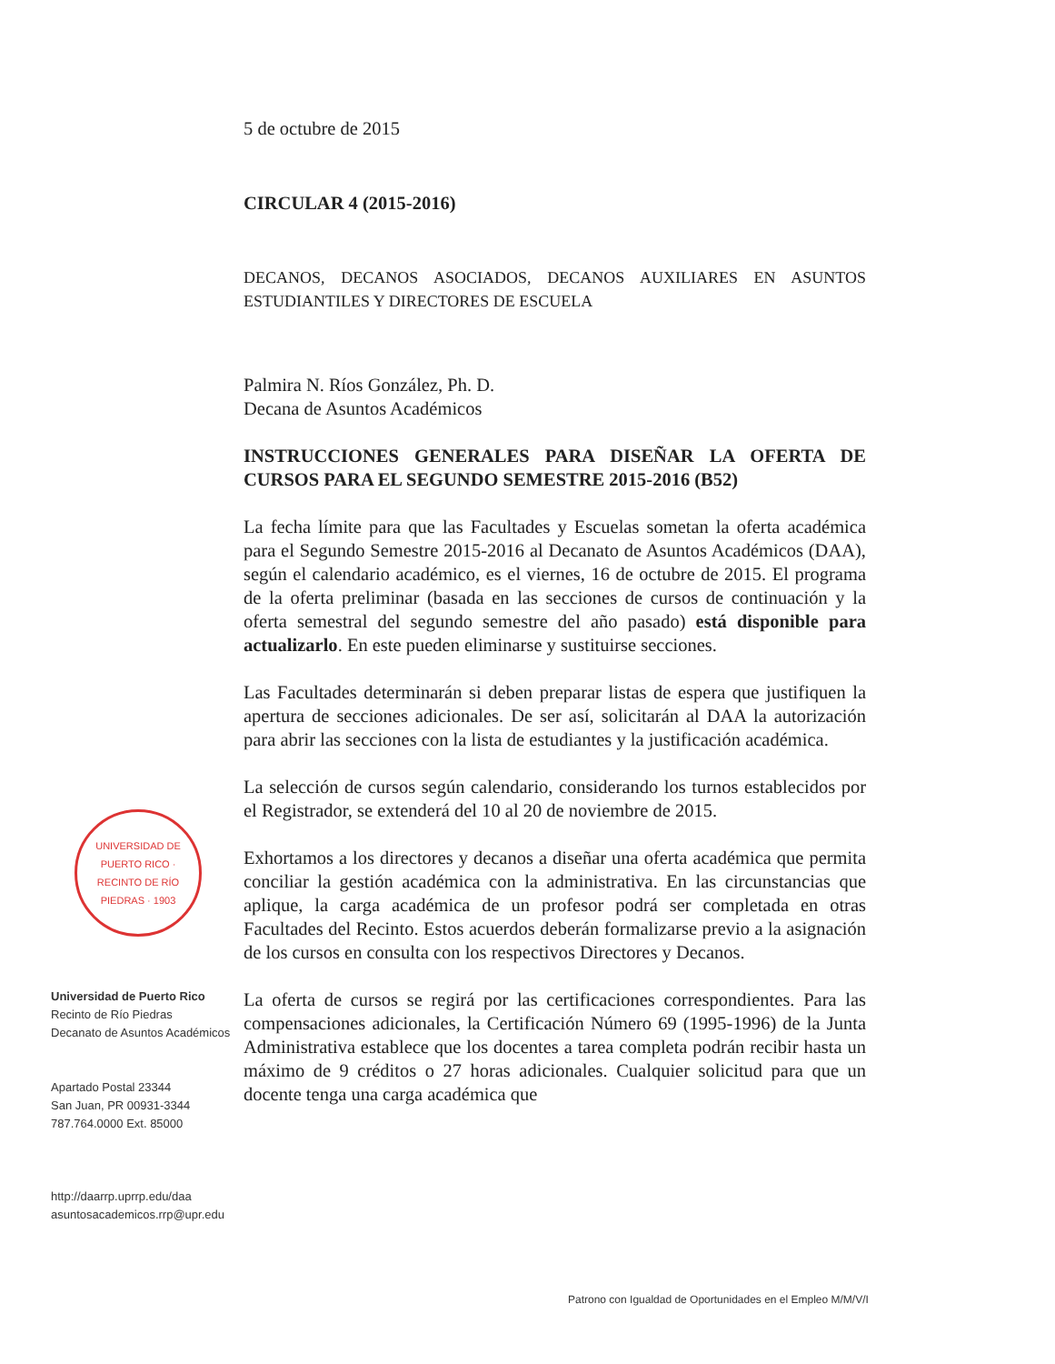5 de octubre de 2015
CIRCULAR 4 (2015-2016)
DECANOS, DECANOS ASOCIADOS, DECANOS AUXILIARES EN ASUNTOS ESTUDIANTILES Y DIRECTORES DE ESCUELA
Palmira N. Ríos González, Ph. D.
Decana de Asuntos Académicos
INSTRUCCIONES GENERALES PARA DISEÑAR LA OFERTA DE CURSOS PARA EL SEGUNDO SEMESTRE 2015-2016 (B52)
La fecha límite para que las Facultades y Escuelas sometan la oferta académica para el Segundo Semestre 2015-2016 al Decanato de Asuntos Académicos (DAA), según el calendario académico, es el viernes, 16 de octubre de 2015. El programa de la oferta preliminar (basada en las secciones de cursos de continuación y la oferta semestral del segundo semestre del año pasado) está disponible para actualizarlo. En este pueden eliminarse y sustituirse secciones.
Las Facultades determinarán si deben preparar listas de espera que justifiquen la apertura de secciones adicionales. De ser así, solicitarán al DAA la autorización para abrir las secciones con la lista de estudiantes y la justificación académica.
La selección de cursos según calendario, considerando los turnos establecidos por el Registrador, se extenderá del 10 al 20 de noviembre de 2015.
Exhortamos a los directores y decanos a diseñar una oferta académica que permita conciliar la gestión académica con la administrativa. En las circunstancias que aplique, la carga académica de un profesor podrá ser completada en otras Facultades del Recinto. Estos acuerdos deberán formalizarse previo a la asignación de los cursos en consulta con los respectivos Directores y Decanos.
La oferta de cursos se regirá por las certificaciones correspondientes. Para las compensaciones adicionales, la Certificación Número 69 (1995-1996) de la Junta Administrativa establece que los docentes a tarea completa podrán recibir hasta un máximo de 9 créditos o 27 horas adicionales. Cualquier solicitud para que un docente tenga una carga académica que
UNIVERSIDAD DE PUERTO RICO · RECINTO DE RÍO PIEDRAS · 1903
Universidad de Puerto Rico
Recinto de Río Piedras
Decanato de Asuntos Académicos
Apartado Postal 23344
San Juan, PR 00931-3344
787.764.0000 Ext. 85000
http://daarrp.uprrp.edu/daa
asuntosacademicos.rrp@upr.edu
Patrono con Igualdad de Oportunidades en el Empleo M/M/V/I